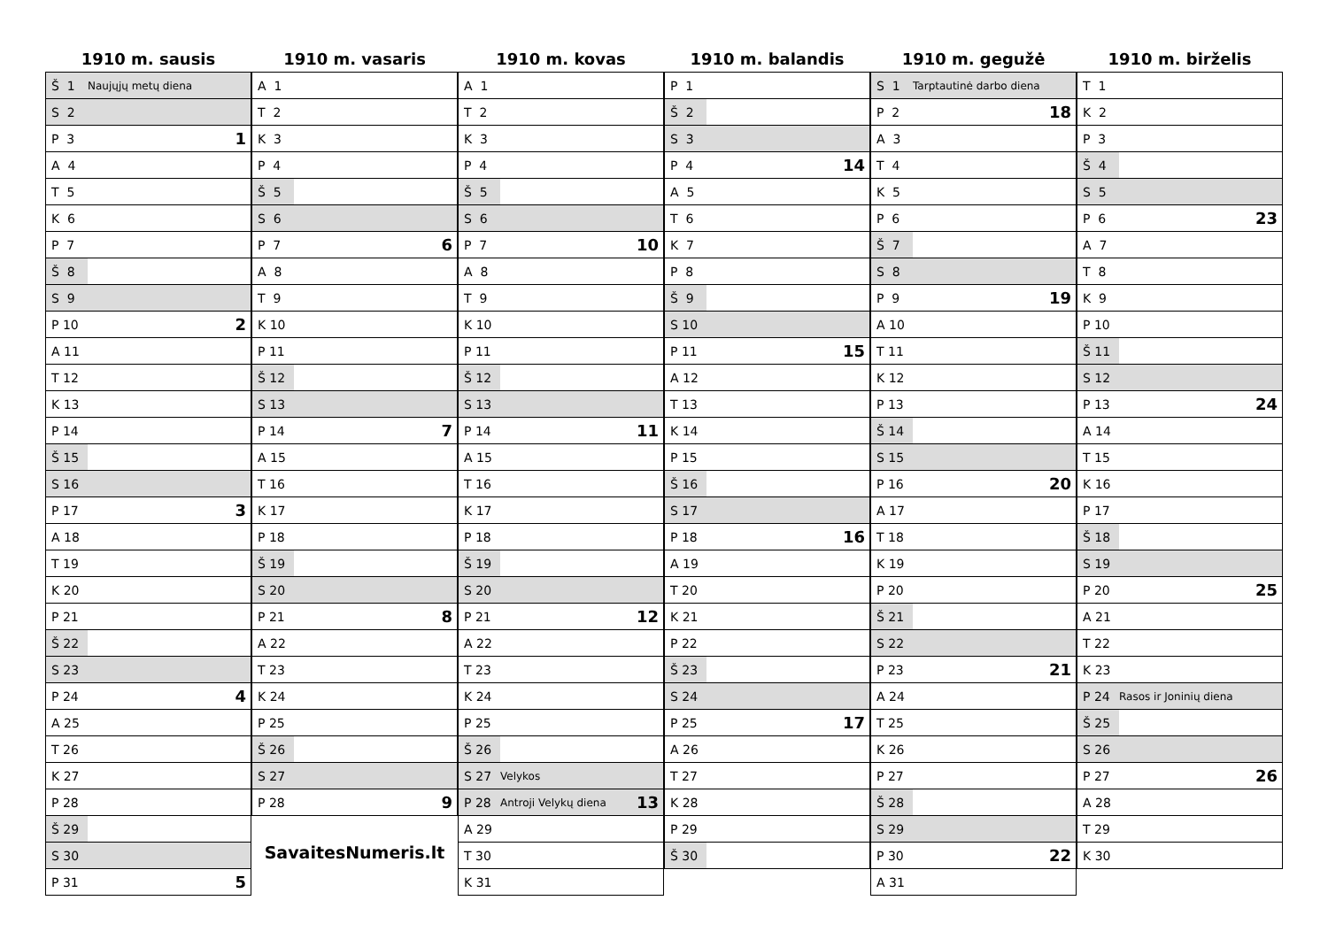1910 m. sausis
| Š 1 | Naujųjų metų diena | |
| S 2 | | |
| P 3 | | 1 |
| A 4 | | |
| T 5 | | |
| K 6 | | |
| P 7 | | |
| Š 8 | | |
| S 9 | | |
| P 10 | | 2 |
| A 11 | | |
| T 12 | | |
| K 13 | | |
| P 14 | | |
| Š 15 | | |
| S 16 | | |
| P 17 | | 3 |
| A 18 | | |
| T 19 | | |
| K 20 | | |
| P 21 | | |
| Š 22 | | |
| S 23 | | |
| P 24 | | 4 |
| A 25 | | |
| T 26 | | |
| K 27 | | |
| P 28 | | |
| Š 29 | | |
| S 30 | | |
| P 31 | | 5 |
1910 m. vasaris
| A 1 | | |
| T 2 | | |
| K 3 | | |
| P 4 | | |
| Š 5 | | |
| S 6 | | |
| P 7 | | 6 |
| A 8 | | |
| T 9 | | |
| K 10 | | |
| P 11 | | |
| Š 12 | | |
| S 13 | | |
| P 14 | | 7 |
| A 15 | | |
| T 16 | | |
| K 17 | | |
| P 18 | | |
| Š 19 | | |
| S 20 | | |
| P 21 | | 8 |
| A 22 | | |
| T 23 | | |
| K 24 | | |
| P 25 | | |
| Š 26 | | |
| S 27 | | |
| P 28 | | 9 |
SavaitesNumeris.lt
1910 m. kovas
| A 1 | | |
| T 2 | | |
| K 3 | | |
| P 4 | | |
| Š 5 | | |
| S 6 | | |
| P 7 | | 10 |
| A 8 | | |
| T 9 | | |
| K 10 | | |
| P 11 | | |
| Š 12 | | |
| S 13 | | |
| P 14 | | 11 |
| A 15 | | |
| T 16 | | |
| K 17 | | |
| P 18 | | |
| Š 19 | | |
| S 20 | | |
| P 21 | | 12 |
| A 22 | | |
| T 23 | | |
| K 24 | | |
| P 25 | | |
| Š 26 | | |
| S 27 | Velykos | |
| P 28 | Antroji Velykų diena | 13 |
| A 29 | | |
| T 30 | | |
| K 31 | | |
1910 m. balandis
| P 1 | | |
| Š 2 | | |
| S 3 | | |
| P 4 | | 14 |
| A 5 | | |
| T 6 | | |
| K 7 | | |
| P 8 | | |
| Š 9 | | |
| S 10 | | |
| P 11 | | 15 |
| A 12 | | |
| T 13 | | |
| K 14 | | |
| P 15 | | |
| Š 16 | | |
| S 17 | | |
| P 18 | | 16 |
| A 19 | | |
| T 20 | | |
| K 21 | | |
| P 22 | | |
| Š 23 | | |
| S 24 | | |
| P 25 | | 17 |
| A 26 | | |
| T 27 | | |
| K 28 | | |
| P 29 | | |
| Š 30 | | |
1910 m. gegužė
| S 1 | Tarptautinė darbo diena | |
| P 2 | | 18 |
| A 3 | | |
| T 4 | | |
| K 5 | | |
| P 6 | | |
| Š 7 | | |
| S 8 | | |
| P 9 | | 19 |
| A 10 | | |
| T 11 | | |
| K 12 | | |
| P 13 | | |
| Š 14 | | |
| S 15 | | |
| P 16 | | 20 |
| A 17 | | |
| T 18 | | |
| K 19 | | |
| P 20 | | |
| Š 21 | | |
| S 22 | | |
| P 23 | | 21 |
| A 24 | | |
| T 25 | | |
| K 26 | | |
| P 27 | | |
| Š 28 | | |
| S 29 | | |
| P 30 | | 22 |
| A 31 | | |
1910 m. birželis
| T 1 | | |
| K 2 | | |
| P 3 | | |
| Š 4 | | |
| S 5 | | |
| P 6 | | 23 |
| A 7 | | |
| T 8 | | |
| K 9 | | |
| P 10 | | |
| Š 11 | | |
| S 12 | | |
| P 13 | | 24 |
| A 14 | | |
| T 15 | | |
| K 16 | | |
| P 17 | | |
| Š 18 | | |
| S 19 | | |
| P 20 | | 25 |
| A 21 | | |
| T 22 | | |
| K 23 | | |
| P 24 | Rasos ir Joninių diena | |
| Š 25 | | |
| S 26 | | |
| P 27 | | 26 |
| A 28 | | |
| T 29 | | |
| K 30 | | |